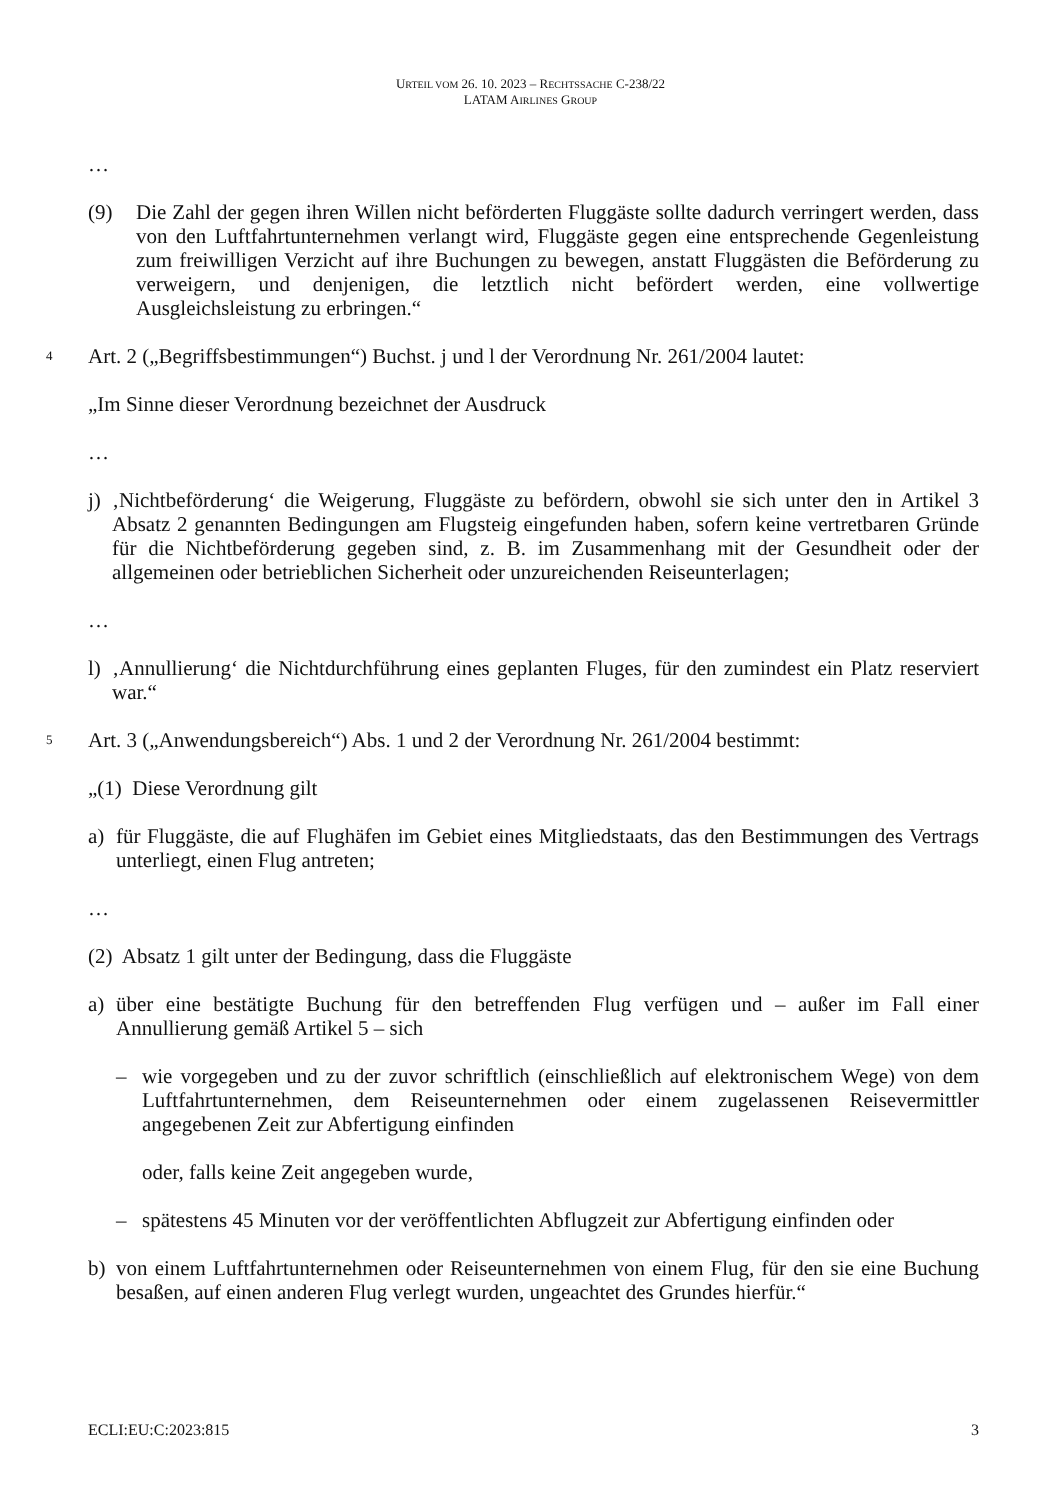URTEIL VOM 26. 10. 2023 – RECHTSSACHE C-238/22
LATAM AIRLINES GROUP
…
(9) Die Zahl der gegen ihren Willen nicht beförderten Fluggäste sollte dadurch verringert werden, dass von den Luftfahrtunternehmen verlangt wird, Fluggäste gegen eine entsprechende Gegenleistung zum freiwilligen Verzicht auf ihre Buchungen zu bewegen, anstatt Fluggästen die Beförderung zu verweigern, und denjenigen, die letztlich nicht befördert werden, eine vollwertige Ausgleichsleistung zu erbringen.“
4 Art. 2 („Begriffsbestimmungen“) Buchst. j und l der Verordnung Nr. 261/2004 lautet:
„Im Sinne dieser Verordnung bezeichnet der Ausdruck
…
j)
‚Nichtbeförderung‘ die Weigerung, Fluggäste zu befördern, obwohl sie sich unter den in Artikel 3 Absatz 2 genannten Bedingungen am Flugsteig eingefunden haben, sofern keine vertretbaren Gründe für die Nichtbeförderung gegeben sind, z. B. im Zusammenhang mit der Gesundheit oder der allgemeinen oder betrieblichen Sicherheit oder unzureichenden Reiseunterlagen;
…
l)
‚Annullierung‘ die Nichtdurchführung eines geplanten Fluges, für den zumindest ein Platz reserviert war.“
5 Art. 3 („Anwendungsbereich“) Abs. 1 und 2 der Verordnung Nr. 261/2004 bestimmt:
„(1) Diese Verordnung gilt
a) für Fluggäste, die auf Flughäfen im Gebiet eines Mitgliedstaats, das den Bestimmungen des Vertrags unterliegt, einen Flug antreten;
…
(2) Absatz 1 gilt unter der Bedingung, dass die Fluggäste
a) über eine bestätigte Buchung für den betreffenden Flug verfügen und – außer im Fall einer Annullierung gemäß Artikel 5 – sich
– wie vorgegeben und zu der zuvor schriftlich (einschließlich auf elektronischem Wege) von dem Luftfahrtunternehmen, dem Reiseunternehmen oder einem zugelassenen Reisevermittler angegebenen Zeit zur Abfertigung einfinden
oder, falls keine Zeit angegeben wurde,
– spätestens 45 Minuten vor der veröffentlichten Abflugzeit zur Abfertigung einfinden oder
b) von einem Luftfahrtunternehmen oder Reiseunternehmen von einem Flug, für den sie eine Buchung besaßen, auf einen anderen Flug verlegt wurden, ungeachtet des Grundes hierfür.“
ECLI:EU:C:2023:815 3